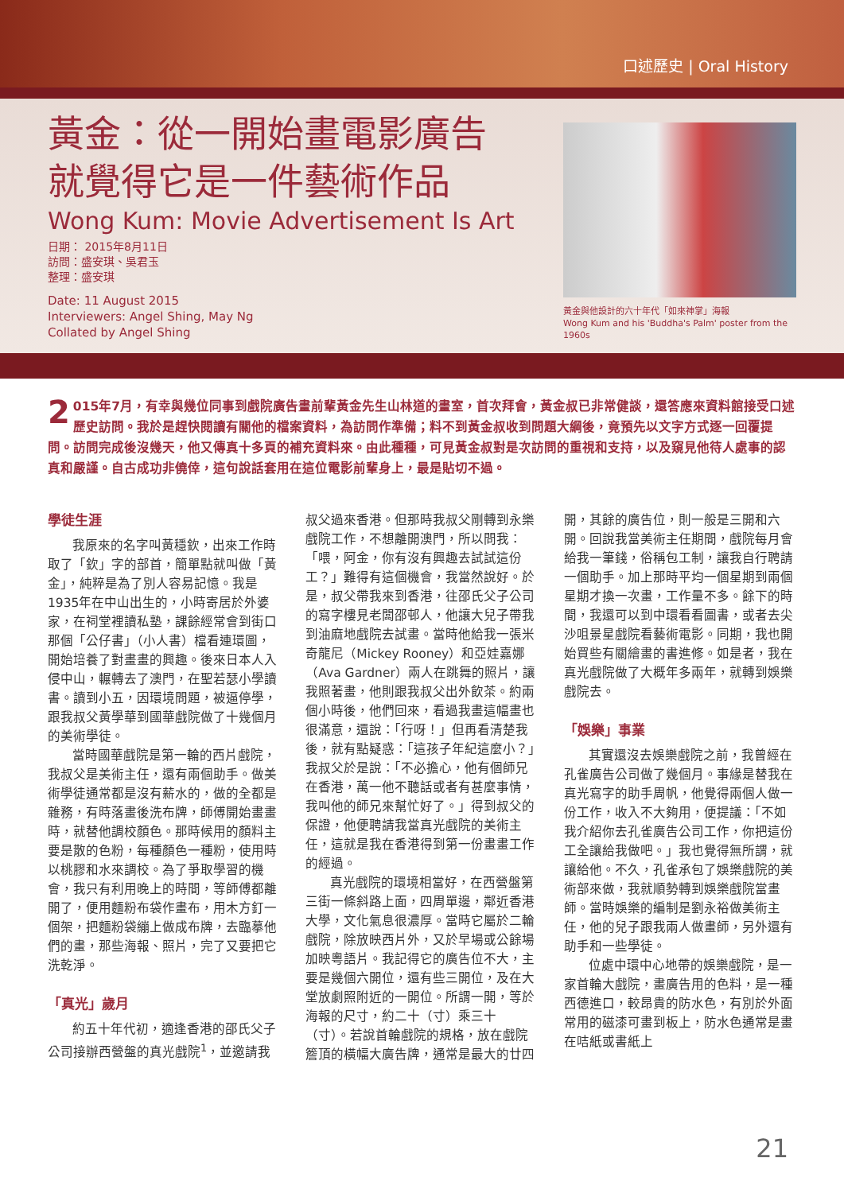口述歷史 | Oral History
黃金：從一開始畫電影廣告
就覺得它是一件藝術作品
Wong Kum: Movie Advertisement Is Art
日期： 2015年8月11日
訪問：盛安琪、吳君玉
整理：盛安琪
Date: 11 August 2015
Interviewers: Angel Shing, May Ng
Collated by Angel Shing
黃金與他設計的六十年代「如來神掌」海報
Wong Kum and his 'Buddha's Palm' poster from the 1960s
2 015年7月，有幸與幾位同事到戲院廣告畫前輩黃金先生山林道的畫室，首次拜會，黃金叔已非常健談，還答應來資料館接受口述歷史訪問。我於是趕快閱讀有關他的檔案資料，為訪問作準備；料不到黃金叔收到問題大綱後，竟預先以文字方式逐一回覆提問。訪問完成後沒幾天，他又傳真十多頁的補充資料來。由此種種，可見黃金叔對是次訪問的重視和支持，以及窺見他待人處事的認真和嚴謹。自古成功非僥倖，這句說話套用在這位電影前輩身上，最是貼切不過。
學徒生涯
我原來的名字叫黃穩欽，出來工作時取了「欽」字的部首，簡單點就叫做「黃金」，純粹是為了別人容易記憶。我是1935年在中山出生的，小時寄居於外婆家，在祠堂裡讀私塾，課餘經常會到街口那個「公仔書」（小人書）檔看連環圖，開始培養了對畫畫的興趣。後來日本人入侵中山，輾轉去了澳門，在聖若瑟小學讀書。讀到小五，因環境問題，被逼停學，跟我叔父黃學華到國華戲院做了十幾個月的美術學徒。
當時國華戲院是第一輪的西片戲院，我叔父是美術主任，還有兩個助手。做美術學徒通常都是沒有薪水的，做的全都是雜務，有時落畫後洗布牌，師傅開始畫畫時，就替他調校顏色。那時候用的顏料主要是散的色粉，每種顏色一種粉，使用時以桃膠和水來調校。為了爭取學習的機會，我只有利用晚上的時間，等師傅都離開了，便用麵粉布袋作畫布，用木方釘一個架，把麵粉袋繃上做成布牌，去臨摹他們的畫，那些海報、照片，完了又要把它洗乾淨。
「真光」歲月
約五十年代初，適逢香港的邵氏父子公司接辦西營盤的真光戲院<sup>1</sup>，並邀請我叔父過來香港。但那時我叔父剛轉到永樂戲院工作，不想離開澳門，所以問我：「喂，阿金，你有沒有興趣去試試這份工？」難得有這個機會，我當然說好。於是，叔父帶我來到香港，往邵氏父子公司的寫字樓見老闆邵邨人，他讓大兒子帶我到油麻地戲院去試畫。當時他給我一張米奇龍尼（Mickey Rooney）和亞娃嘉娜（Ava Gardner）兩人在跳舞的照片，讓我照著畫，他則跟我叔父出外飲茶。約兩個小時後，他們回來，看過我畫這幅畫也很滿意，還說：「行呀！」但再看清楚我後，就有點疑惑：「這孩子年紀這麼小？」我叔父於是說：「不必擔心，他有個師兄在香港，萬一他不聽話或者有甚麼事情，我叫他的師兄來幫忙好了。」得到叔父的保證，他便聘請我當真光戲院的美術主任，這就是我在香港得到第一份畫畫工作的經過。
真光戲院的環境相當好，在西營盤第三街一條斜路上面，四周單邊，鄰近香港大學，文化氣息很濃厚。當時它屬於二輪戲院，除放映西片外，又於早場或公餘場加映粵語片。我記得它的廣告位不大，主要是幾個六開位，還有些三開位，及在大堂放劇照附近的一開位。所謂一開，等於海報的尺寸，約二十（寸）乘三十（寸）。若說首輪戲院的規格，放在戲院簷頂的橫幅大廣告牌，通常是最大的廿四開，其餘的廣告位，則一般是三開和六開。回說我當美術主任期間，戲院每月會給我一筆錢，俗稱包工制，讓我自行聘請一個助手。加上那時平均一個星期到兩個星期才換一次畫，工作量不多。餘下的時間，我還可以到中環看看圖書，或者去尖沙咀景星戲院看藝術電影。同期，我也開始買些有關繪畫的書進修。如是者，我在真光戲院做了大概年多兩年，就轉到娛樂戲院去。
「娛樂」事業
其實還沒去娛樂戲院之前，我曾經在孔雀廣告公司做了幾個月。事緣是替我在真光寫字的助手周帆，他覺得兩個人做一份工作，收入不大夠用，便提議：「不如我介紹你去孔雀廣告公司工作，你把這份工全讓給我做吧。」我也覺得無所謂，就讓給他。不久，孔雀承包了娛樂戲院的美術部來做，我就順勢轉到娛樂戲院當畫師。當時娛樂的編制是劉永裕做美術主任，他的兒子跟我兩人做畫師，另外還有助手和一些學徒。
位處中環中心地帶的娛樂戲院，是一家首輪大戲院，畫廣告用的色料，是一種西德進口，較昂貴的防水色，有別於外面常用的磁漆可畫到板上，防水色通常是畫在咭紙或書紙上
21